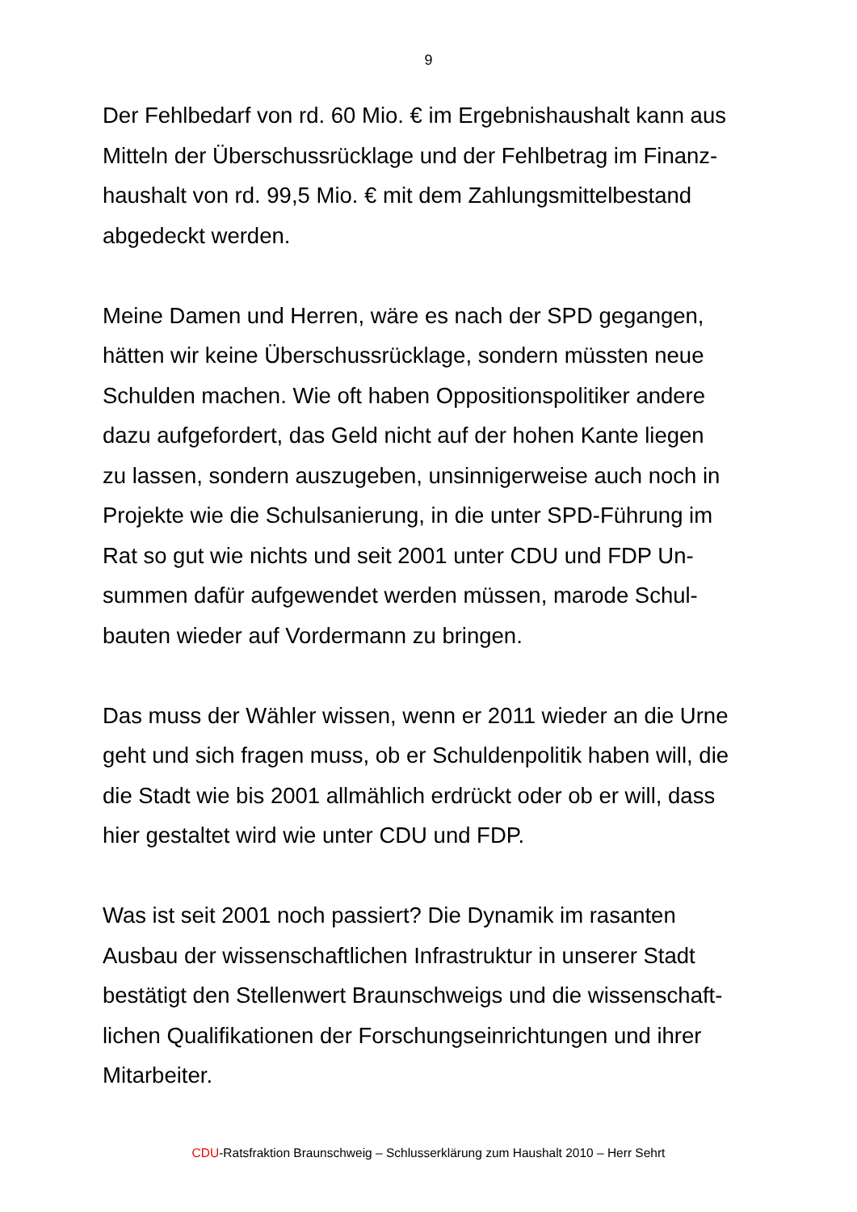9
Der Fehlbedarf von rd. 60 Mio. € im Ergebnishaushalt kann aus
Mitteln der Überschussrücklage und der Fehlbetrag im Finanz-
haushalt von rd. 99,5 Mio. € mit dem Zahlungsmittelbestand
abgedeckt werden.
Meine Damen und Herren, wäre es nach der SPD gegangen,
hätten wir keine Überschussrücklage, sondern müssten neue
Schulden machen. Wie oft haben Oppositionspolitiker andere
dazu aufgefordert, das Geld nicht auf der hohen Kante liegen
zu lassen, sondern auszugeben, unsinnigerweise auch noch in
Projekte wie die Schulsanierung, in die unter SPD-Führung im
Rat so gut wie nichts und seit 2001 unter CDU und FDP Un-
summen dafür aufgewendet werden müssen, marode Schul-
bauten wieder auf Vordermann zu bringen.
Das muss der Wähler wissen, wenn er 2011 wieder an die Urne
geht und sich fragen muss, ob er Schuldenpolitik haben will, die
die Stadt wie bis 2001 allmählich erdrückt oder ob er will, dass
hier gestaltet wird wie unter CDU und FDP.
Was ist seit 2001 noch passiert? Die Dynamik im rasanten
Ausbau der wissenschaftlichen Infrastruktur in unserer Stadt
bestätigt den Stellenwert Braunschweigs und die wissenschaft-
lichen Qualifikationen der Forschungseinrichtungen und ihrer
Mitarbeiter.
CDU-Ratsfraktion Braunschweig – Schlusserklärung zum Haushalt 2010 – Herr Sehrt